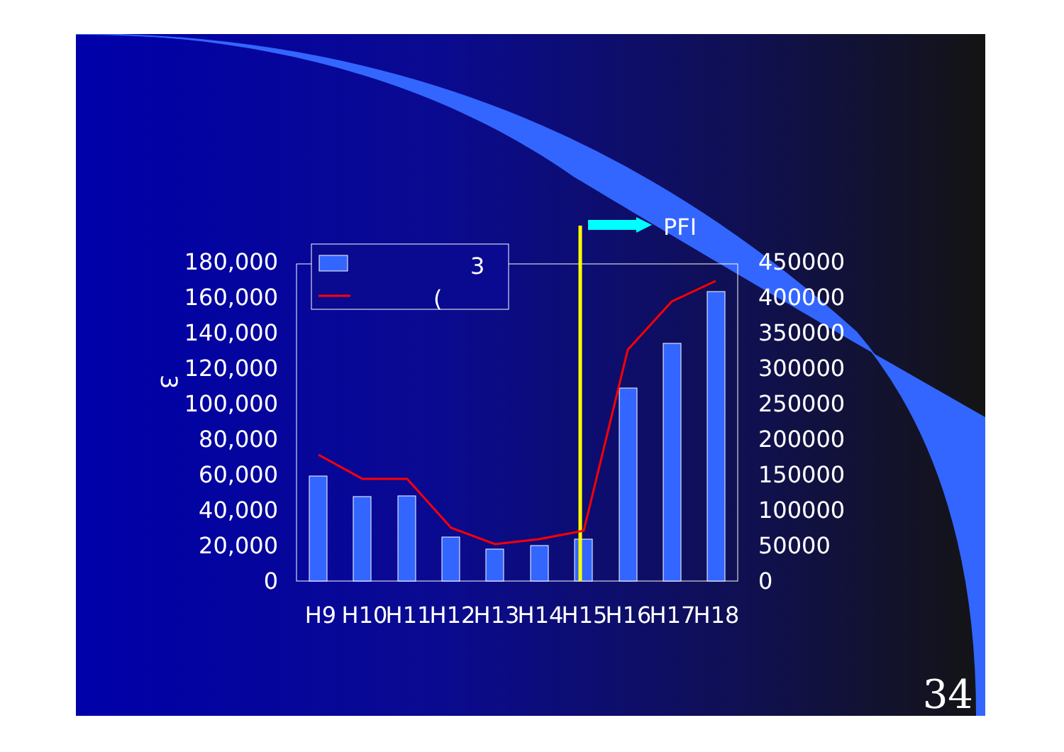PFI
3
(
0
20,000
40,000
60,000
80,000
100,000
120,000
140,000
160,000
180,000
0
50000
100000
150000
200000
250000
300000
350000
400000
450000
3
H9
H10
H11
H12
H13
H14
H15
H16
H17
H18
34